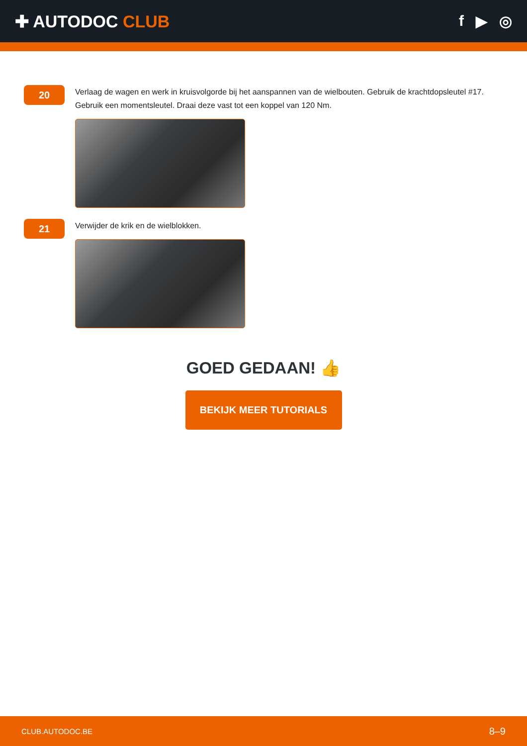✚ AUTODOC CLUB f ▶ ◎
20
Verlaag de wagen en werk in kruisvolgorde bij het aanspannen van de wielbouten. Gebruik de krachtdopsleutel #17. Gebruik een momentsleutel. Draai deze vast tot een koppel van 120 Nm.
21
Verwijder de krik en de wielblokken.
GOED GEDAAN! 👍
BEKIJK MEER TUTORIALS
CLUB.AUTODOC.BE 8–9